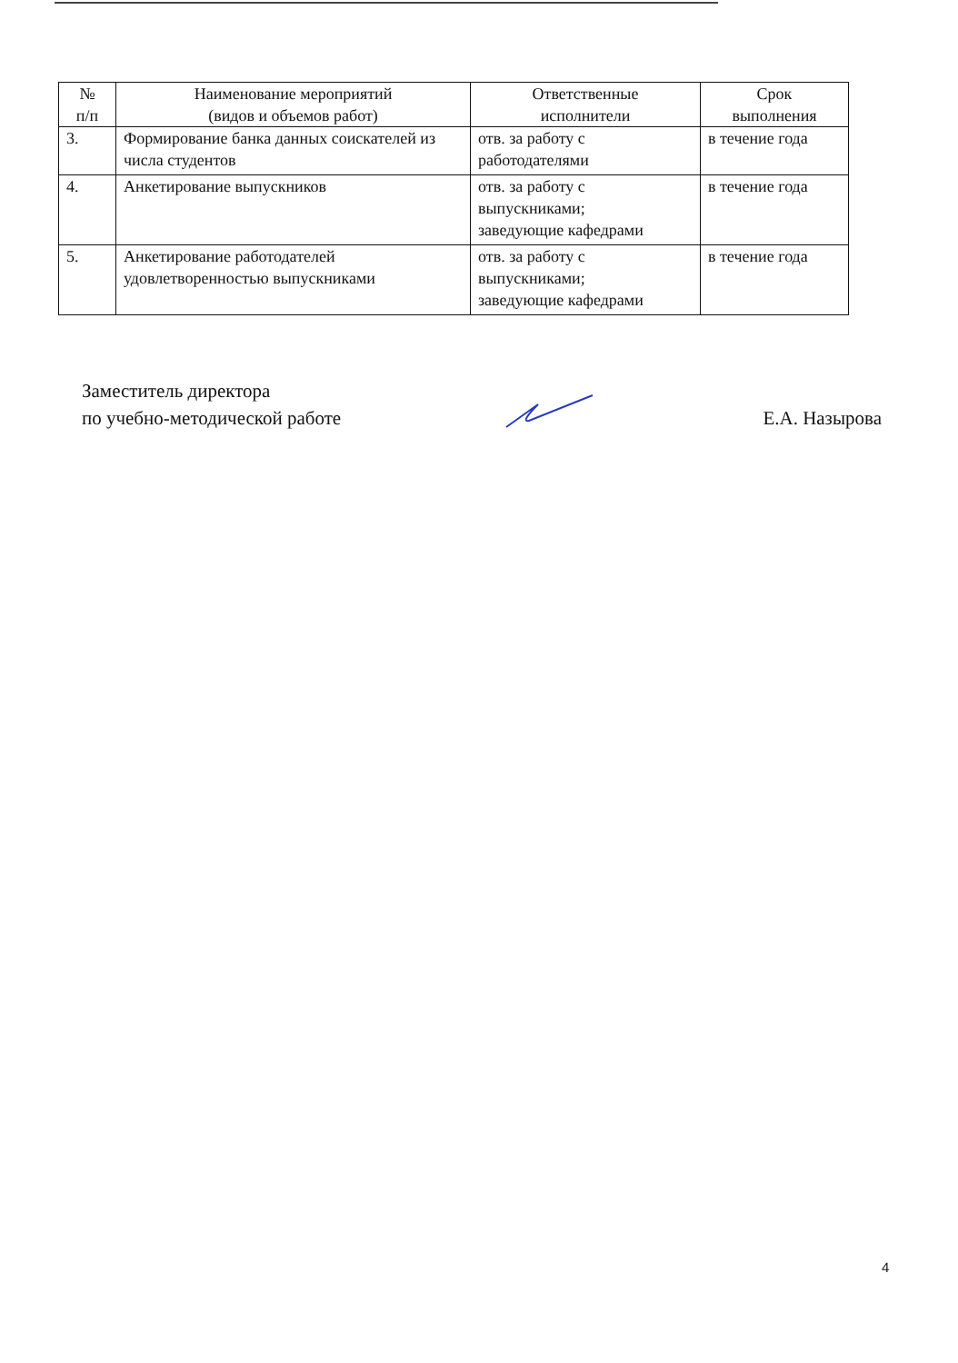| № п/п | Наименование мероприятий (видов и объемов работ) | Ответственные исполнители | Срок выполнения |
| --- | --- | --- | --- |
| 3. | Формирование банка данных соискателей из числа студентов | отв. за работу с работодателями | в течение года |
| 4. | Анкетирование выпускников | отв. за работу с выпускниками; заведующие кафедрами | в течение года |
| 5. | Анкетирование работодателей удовлетворенностью выпускниками | отв. за работу с выпускниками; заведующие кафедрами | в течение года |
Заместитель директора
по учебно-методической работе
Е.А. Назырова
4